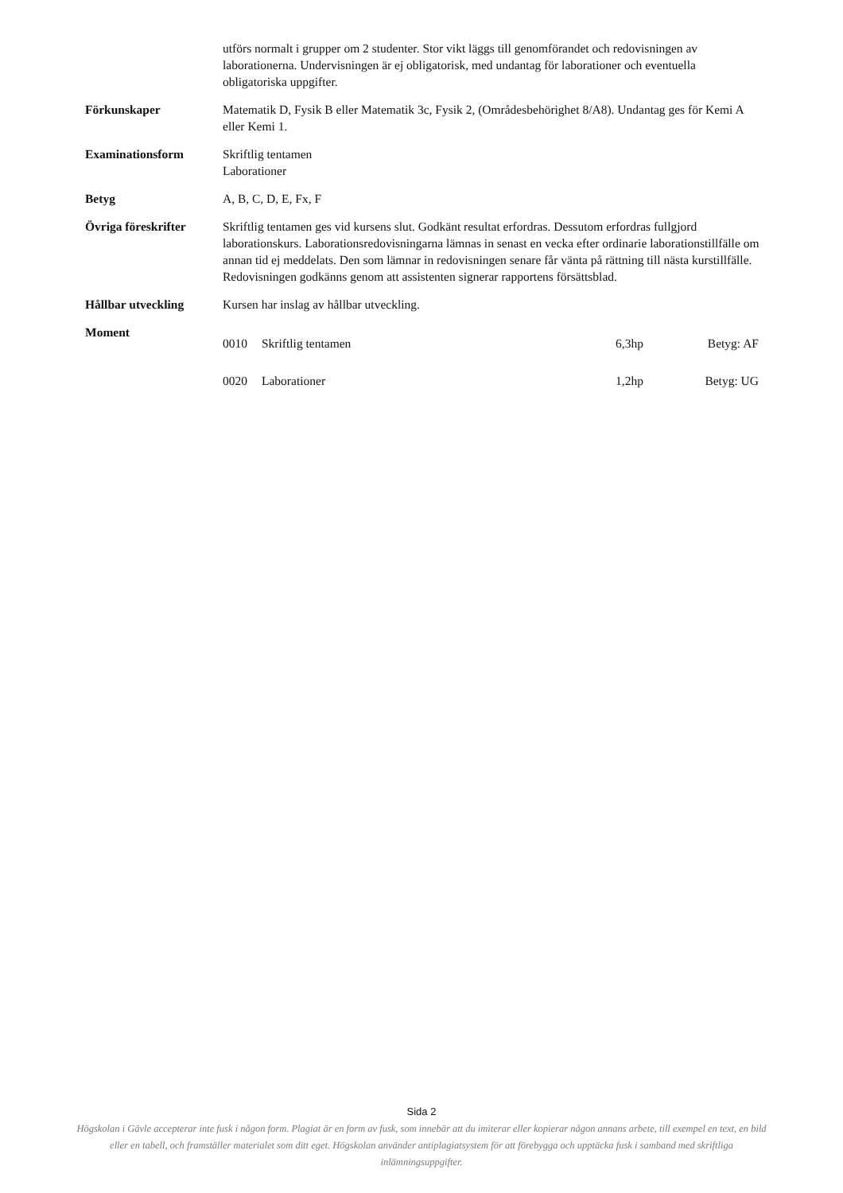utförs normalt i grupper om 2 studenter. Stor vikt läggs till genomförandet och redovisningen av laborationerna. Undervisningen är ej obligatorisk, med undantag för laborationer och eventuella obligatoriska uppgifter.
Förkunskaper Matematik D, Fysik B eller Matematik 3c, Fysik 2, (Områdesbehörighet 8/A8). Undantag ges för Kemi A eller Kemi 1.
Examinationsform Skriftlig tentamen
Laborationer
Betyg A, B, C, D, E, Fx, F
Övriga föreskrifter
Skriftlig tentamen ges vid kursens slut. Godkänt resultat erfordras. Dessutom erfordras fullgjord laborationskurs. Laborationsredovisningarna lämnas in senast en vecka efter ordinarie laborationstillfälle om annan tid ej meddelats. Den som lämnar in redovisningen senare får vänta på rättning till nästa kurstillfälle. Redovisningen godkänns genom att assistenten signerar rapportens försättsblad.
Hållbar utveckling Kursen har inslag av hållbar utveckling.
Moment
| 0010 | Skriftlig tentamen | 6,3hp | Betyg: AF |
| 0020 | Laborationer | 1,2hp | Betyg: UG |
Sida 2
Högskolan i Gävle accepterar inte fusk i någon form. Plagiat är en form av fusk, som innebär att du imiterar eller kopierar någon annans arbete, till exempel en text, en bild eller en tabell, och framställer materialet som ditt eget. Högskolan använder antiplagiatsystem för att förebygga och upptäcka fusk i samband med skriftliga inlämningsuppgifter.